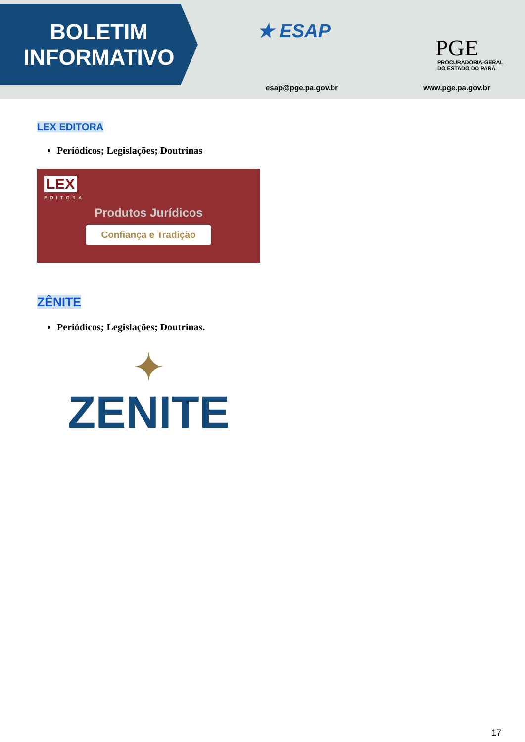BOLETIM
INFORMATIVO
★ ESAP
esap@pge.pa.gov.br
PGE
PROCURADORIA-GERAL
DO ESTADO DO PARÁ
www.pge.pa.gov.br
LEX EDITORA
Periódicos; Legislações; Doutrinas
LEX
EDITORA
Produtos Jurídicos
Confiança e Tradição
ZÊNITE
Periódicos; Legislações; Doutrinas.
✦
ZENITE
17